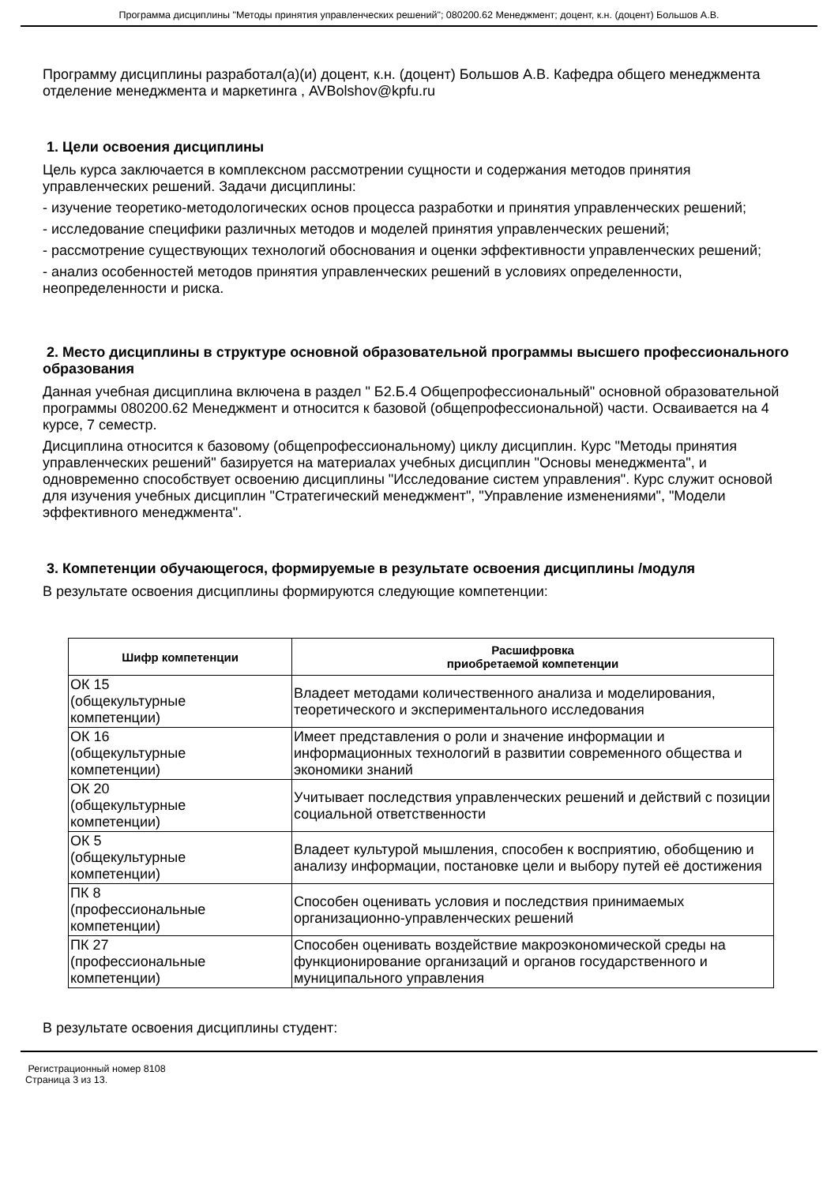Программа дисциплины "Методы принятия управленческих решений"; 080200.62 Менеджмент; доцент, к.н. (доцент) Большов А.В.
Программу дисциплины разработал(а)(и) доцент, к.н. (доцент) Большов А.В. Кафедра общего менеджмента отделение менеджмента и маркетинга , AVBolshov@kpfu.ru
1. Цели освоения дисциплины
Цель курса заключается в комплексном рассмотрении сущности и содержания методов принятия управленческих решений. Задачи дисциплины:
- изучение теоретико-методологических основ процесса разработки и принятия управленческих решений;
- исследование специфики различных методов и моделей принятия управленческих решений;
- рассмотрение существующих технологий обоснования и оценки эффективности управленческих решений;
- анализ особенностей методов принятия управленческих решений в условиях определенности, неопределенности и риска.
2. Место дисциплины в структуре основной образовательной программы высшего профессионального образования
Данная учебная дисциплина включена в раздел " Б2.Б.4 Общепрофессиональный" основной образовательной программы 080200.62 Менеджмент и относится к базовой (общепрофессиональной) части. Осваивается на 4 курсе, 7 семестр.
Дисциплина относится к базовому (общепрофессиональному) циклу дисциплин. Курс "Методы принятия управленческих решений" базируется на материалах учебных дисциплин "Основы менеджмента", и одновременно способствует освоению дисциплины "Исследование систем управления". Курс служит основой для изучения учебных дисциплин "Стратегический менеджмент", "Управление изменениями", "Модели эффективного менеджмента".
3. Компетенции обучающегося, формируемые в результате освоения дисциплины /модуля
В результате освоения дисциплины формируются следующие компетенции:
| Шифр компетенции | Расшифровка приобретаемой компетенции |
| --- | --- |
| ОК 15 (общекультурные компетенции) | Владеет методами количественного анализа и моделирования, теоретического и экспериментального исследования |
| ОК 16 (общекультурные компетенции) | Имеет представления о роли и значение информации и информационных технологий в развитии современного общества и экономики знаний |
| ОК 20 (общекультурные компетенции) | Учитывает последствия управленческих решений и действий с позиции социальной ответственности |
| ОК 5 (общекультурные компетенции) | Владеет культурой мышления, способен к восприятию, обобщению и анализу информации, постановке цели и выбору путей её достижения |
| ПК 8 (профессиональные компетенции) | Способен оценивать условия и последствия принимаемых организационно-управленческих решений |
| ПК 27 (профессиональные компетенции) | Способен оценивать воздействие макроэкономической среды на функционирование организаций и органов государственного и муниципального управления |
В результате освоения дисциплины студент:
Регистрационный номер 8108
Страница 3 из 13.